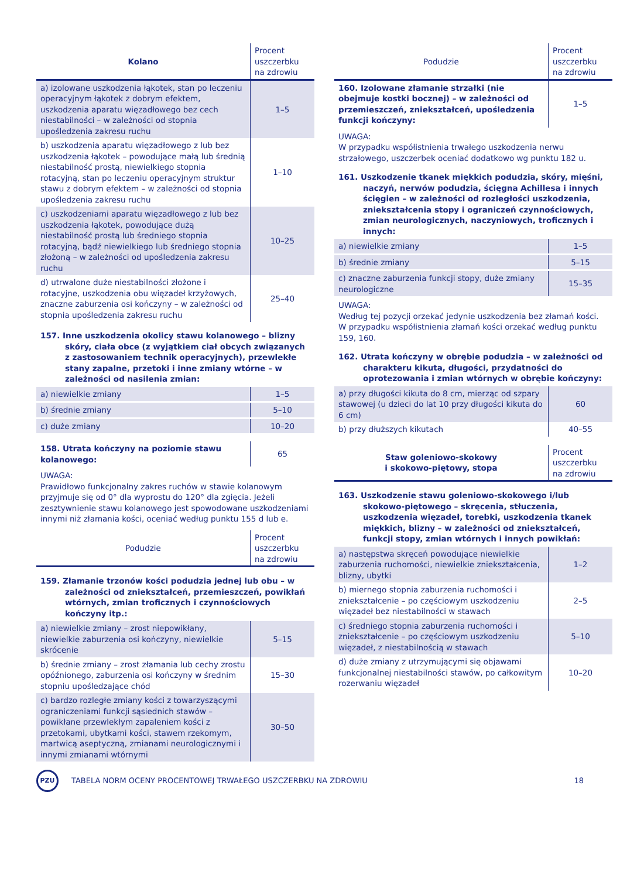| Kolano | Procent uszczerbku na zdrowiu |
| --- | --- |
| a) izolowane uszkodzenia łąkotek, stan po leczeniu operacyjnym łąkotek z dobrym efektem, uszkodzenia aparatu więzadłowego bez cech niestabilności – w zależności od stopnia upośledzenia zakresu ruchu | 1–5 |
| b) uszkodzenia aparatu więzadłowego z lub bez uszkodzenia łąkotek – powodujące małą lub średnią niestabilność prostą, niewielkiego stopnia rotacyjną, stan po leczeniu operacyjnym struktur stawu z dobrym efektem – w zależności od stopnia upośledzenia zakresu ruchu | 1–10 |
| c) uszkodzeniami aparatu więzadłowego z lub bez uszkodzenia łąkotek, powodujące dużą niestabilność prostą lub średniego stopnia rotacyjną, bądź niewielkiego lub średniego stopnia złożoną – w zależności od upośledzenia zakresu ruchu | 10–25 |
| d) utrwalone duże niestabilności złożone i rotacyjne, uszkodzenia obu więzadeł krzyżowych, znaczne zaburzenia osi kończyny – w zależności od stopnia upośledzenia zakresu ruchu | 25–40 |
157. Inne uszkodzenia okolicy stawu kolanowego – blizny skóry, ciała obce (z wyjątkiem ciał obcych związanych z zastosowaniem technik operacyjnych), przewlekłe stany zapalne, przetoki i inne zmiany wtórne – w zależności od nasilenia zmian:
| a) niewielkie zmiany | 1–5 |
| b) średnie zmiany | 5–10 |
| c) duże zmiany | 10–20 |
| 158. Utrata kończyny na poziomie stawu kolanowego: | 65 |
UWAGA:
Prawidłowo funkcjonalny zakres ruchów w stawie kolanowym przyjmuje się od 0° dla wyprostu do 120° dla zgięcia. Jeżeli zesztywnienie stawu kolanowego jest spowodowane uszkodzeniami innymi niż złamania kości, oceniać według punktu 155 d lub e.
| Podudzie | Procent uszczerbku na zdrowiu |
| --- | --- |
159. Złamanie trzonów kości podudzia jednej lub obu – w zależności od zniekształceń, przemieszczeń, powikłań wtórnych, zmian troficznych i czynnościowych kończyny itp.:
| a) niewielkie zmiany – zrost niepowikłany, niewielkie zaburzenia osi kończyny, niewielkie skrócenie | 5–15 |
| b) średnie zmiany – zrost złamania lub cechy zrostu opóźnionego, zaburzenia osi kończyny w średnim stopniu upośledzające chód | 15–30 |
| c) bardzo rozległe zmiany kości z towarzyszącymi ograniczeniami funkcji sąsiednich stawów – powikłane przewlekłym zapaleniem kości z przetokami, ubytkami kości, stawem rzekomym, martwicą aseptyczną, zmianami neurologicznymi i innymi zmianami wtórnymi | 30–50 |
| Podudzie | Procent uszczerbku na zdrowiu |
| --- | --- |
| 160. Izolowane złamanie strzałki (nie obejmuje kostki bocznej) – w zależności od przemieszczeń, zniekształceń, upośledzenia funkcji kończyny: | 1–5 |
UWAGA:
W przypadku współistnienia trwałego uszkodzenia nerwu strzałowego, uszczerbek oceniać dodatkowo wg punktu 182 u.
161. Uszkodzenie tkanek miękkich podudzia, skóry, mięśni, naczyń, nerwów podudzia, ścięgna Achillesa i innych ścięgien – w zależności od rozległości uszkodzenia, zniekształcenia stopy i ograniczeń czynnościowych, zmian neurologicznych, naczyniowych, troficznych i innych:
| a) niewielkie zmiany | 1–5 |
| b) średnie zmiany | 5–15 |
| c) znaczne zaburzenia funkcji stopy, duże zmiany neurologiczne | 15–35 |
UWAGA:
Według tej pozycji orzekać jedynie uszkodzenia bez złamań kości. W przypadku współistnienia złamań kości orzekać według punktu 159, 160.
162. Utrata kończyny w obrębie podudzia – w zależności od charakteru kikuta, długości, przydatności do oprotezowania i zmian wtórnych w obrębie kończyny:
| a) przy długości kikuta do 8 cm, mierząc od szpary stawowej (u dzieci do lat 10 przy długości kikuta do 6 cm) | 60 |
| b) przy dłuższych kikutach | 40–55 |
| Staw goleniowo-skokowy i skokowo-piętowy, stopa | Procent uszczerbku na zdrowiu |
| --- | --- |
163. Uszkodzenie stawu goleniowo-skokowego i/lub skokowo-piętowego – skręcenia, stłuczenia, uszkodzenia więzadeł, torebki, uszkodzenia tkanek miękkich, blizny – w zależności od zniekształceń, funkcji stopy, zmian wtórnych i innych powikłań:
| a) następstwa skręceń powodujące niewielkie zaburzenia ruchomości, niewielkie zniekształcenia, blizny, ubytki | 1–2 |
| b) miernego stopnia zaburzenia ruchomości i zniekształcenie – po częściowym uszkodzeniu więzadeł bez niestabilności w stawach | 2–5 |
| c) średniego stopnia zaburzenia ruchomości i zniekształcenie – po częściowym uszkodzeniu więzadeł, z niestabilnością w stawach | 5–10 |
| d) duże zmiany z utrzymującymi się objawami funkcjonalnej niestabilności stawów, po całkowitym rozerwaniu więzadeł | 10–20 |
PZU
TABELA NORM OCENY PROCENTOWEJ TRWAŁEGO USZCZERBKU NA ZDROWIU
18